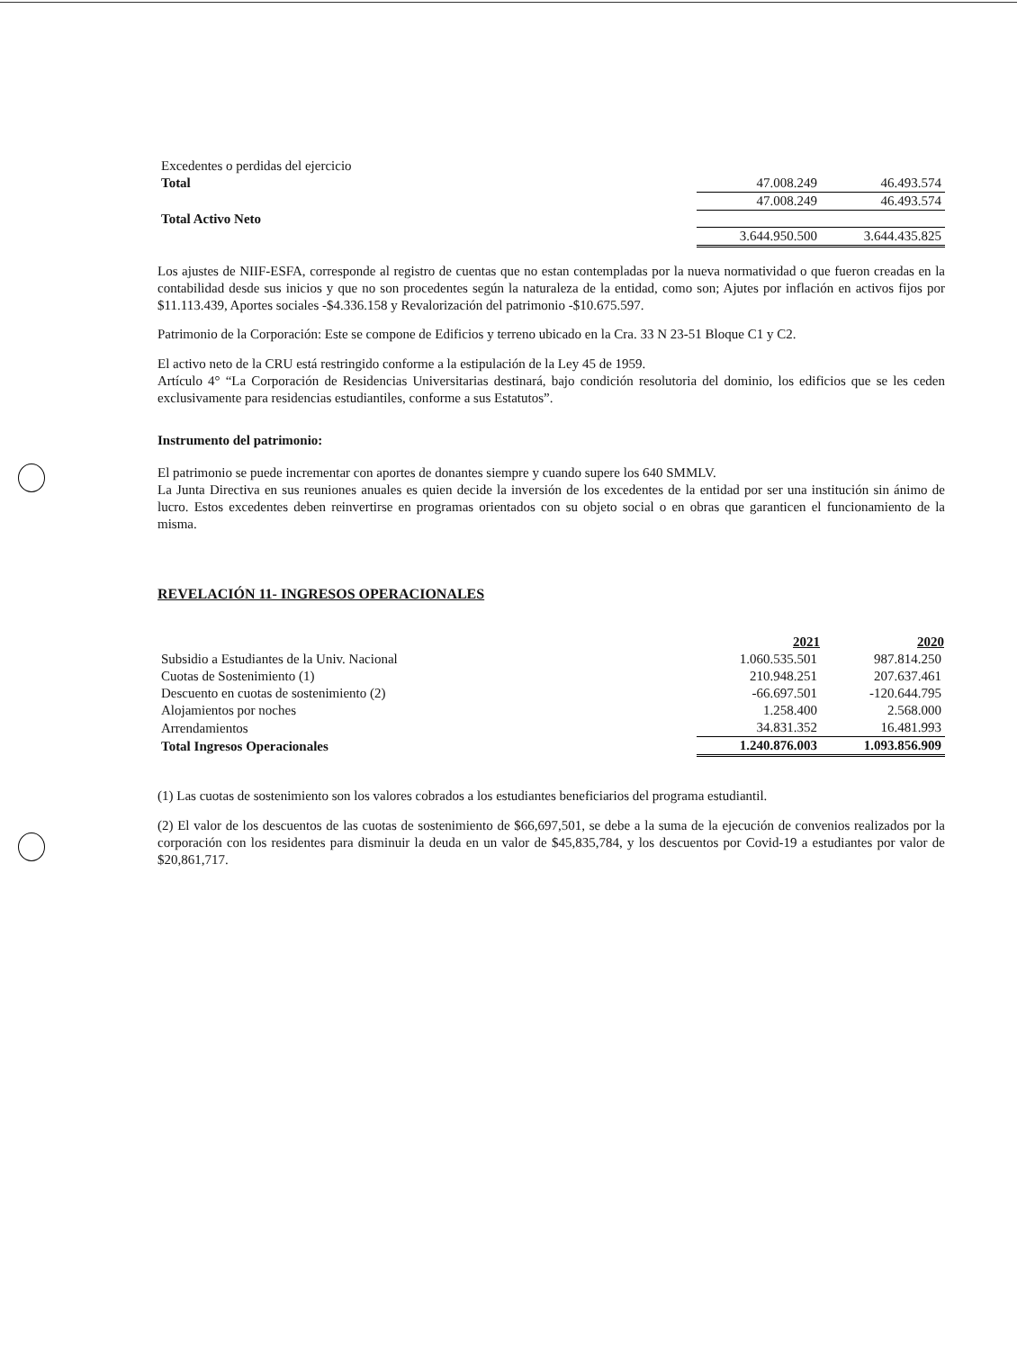| Excedentes o perdidas del ejercicio | | |
| Total | 47.008.249 | 46.493.574 |
| | 47.008.249 | 46.493.574 |
| Total Activo Neto | | |
| | 3.644.950.500 | 3.644.435.825 |
Los ajustes de NIIF-ESFA, corresponde al registro de cuentas que no estan contempladas por la nueva normatividad o que fueron creadas en la contabilidad desde sus inicios y que no son procedentes según la naturaleza de la entidad, como son; Ajutes por inflación en activos fijos por $11.113.439, Aportes sociales -$4.336.158 y Revalorización del patrimonio -$10.675.597.
Patrimonio de la Corporación: Este se compone de Edificios y terreno ubicado en la Cra. 33 N 23-51 Bloque C1 y C2.
El activo neto de la CRU está restringido conforme a la estipulación de la Ley 45 de 1959.
Artículo 4° “La Corporación de Residencias Universitarias destinará, bajo condición resolutoria del dominio, los edificios que se les ceden exclusivamente para residencias estudiantiles, conforme a sus Estatutos”.
Instrumento del patrimonio:
El patrimonio se puede incrementar con aportes de donantes siempre y cuando supere los 640 SMMLV.
La Junta Directiva en sus reuniones anuales es quien decide la inversión de los excedentes de la entidad por ser una institución sin ánimo de lucro. Estos excedentes deben reinvertirse en programas orientados con su objeto social o en obras que garanticen el funcionamiento de la misma.
REVELACIÓN 11- INGRESOS OPERACIONALES
| | 2021 | 2020 |
| --- | --- | --- |
| Subsidio a Estudiantes de la Univ. Nacional | 1.060.535.501 | 987.814.250 |
| Cuotas de Sostenimiento (1) | 210.948.251 | 207.637.461 |
| Descuento en cuotas de sostenimiento (2) | -66.697.501 | -120.644.795 |
| Alojamientos por noches | 1.258.400 | 2.568.000 |
| Arrendamientos | 34.831.352 | 16.481.993 |
| Total Ingresos Operacionales | 1.240.876.003 | 1.093.856.909 |
(1) Las cuotas de sostenimiento son los valores cobrados a los estudiantes beneficiarios del programa estudiantil.
(2) El valor de los descuentos de las cuotas de sostenimiento de $66,697,501, se debe a la suma de la ejecución de convenios realizados por la corporación con los residentes para disminuir la deuda en un valor de $45,835,784, y los descuentos por Covid-19 a estudiantes por valor de $20,861,717.